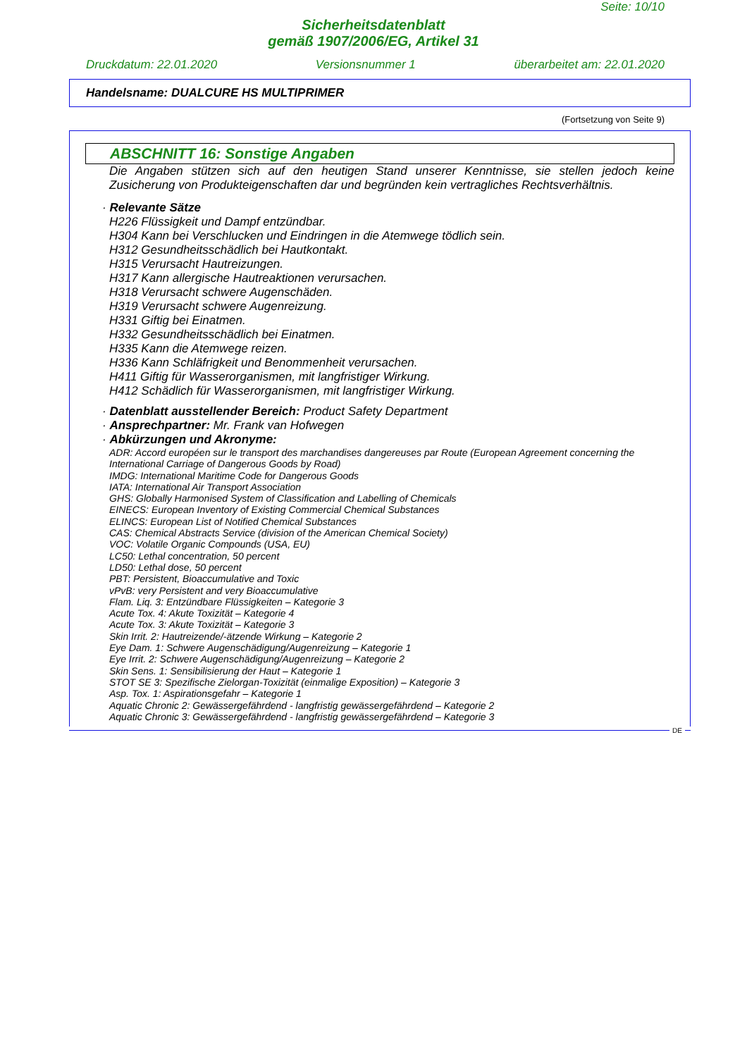Seite: 10/10
Sicherheitsdatenblatt
gemäß 1907/2006/EG, Artikel 31
Druckdatum: 22.01.2020 Versionsnummer 1 überarbeitet am: 22.01.2020
Handelsname: DUALCURE HS MULTIPRIMER
(Fortsetzung von Seite 9)
ABSCHNITT 16: Sonstige Angaben
Die Angaben stützen sich auf den heutigen Stand unserer Kenntnisse, sie stellen jedoch keine Zusicherung von Produkteigenschaften dar und begründen kein vertragliches Rechtsverhältnis.
· Relevante Sätze
H226 Flüssigkeit und Dampf entzündbar.
H304 Kann bei Verschlucken und Eindringen in die Atemwege tödlich sein.
H312 Gesundheitsschädlich bei Hautkontakt.
H315 Verursacht Hautreizungen.
H317 Kann allergische Hautreaktionen verursachen.
H318 Verursacht schwere Augenschäden.
H319 Verursacht schwere Augenreizung.
H331 Giftig bei Einatmen.
H332 Gesundheitsschädlich bei Einatmen.
H335 Kann die Atemwege reizen.
H336 Kann Schläfrigkeit und Benommenheit verursachen.
H411 Giftig für Wasserorganismen, mit langfristiger Wirkung.
H412 Schädlich für Wasserorganismen, mit langfristiger Wirkung.
· Datenblatt ausstellender Bereich: Product Safety Department
· Ansprechpartner: Mr. Frank van Hofwegen
· Abkürzungen und Akronyme:
ADR: Accord européen sur le transport des marchandises dangereuses par Route (European Agreement concerning the International Carriage of Dangerous Goods by Road)
IMDG: International Maritime Code for Dangerous Goods
IATA: International Air Transport Association
GHS: Globally Harmonised System of Classification and Labelling of Chemicals
EINECS: European Inventory of Existing Commercial Chemical Substances
ELINCS: European List of Notified Chemical Substances
CAS: Chemical Abstracts Service (division of the American Chemical Society)
VOC: Volatile Organic Compounds (USA, EU)
LC50: Lethal concentration, 50 percent
LD50: Lethal dose, 50 percent
PBT: Persistent, Bioaccumulative and Toxic
vPvB: very Persistent and very Bioaccumulative
Flam. Liq. 3: Entzündbare Flüssigkeiten – Kategorie 3
Acute Tox. 4: Akute Toxizität – Kategorie 4
Acute Tox. 3: Akute Toxizität – Kategorie 3
Skin Irrit. 2: Hautreizende/-ätzende Wirkung – Kategorie 2
Eye Dam. 1: Schwere Augenschädigung/Augenreizung – Kategorie 1
Eye Irrit. 2: Schwere Augenschädigung/Augenreizung – Kategorie 2
Skin Sens. 1: Sensibilisierung der Haut – Kategorie 1
STOT SE 3: Spezifische Zielorgan-Toxizität (einmalige Exposition) – Kategorie 3
Asp. Tox. 1: Aspirationsgefahr – Kategorie 1
Aquatic Chronic 2: Gewässergefährdend - langfristig gewässergefährdend – Kategorie 2
Aquatic Chronic 3: Gewässergefährdend - langfristig gewässergefährdend – Kategorie 3
DE